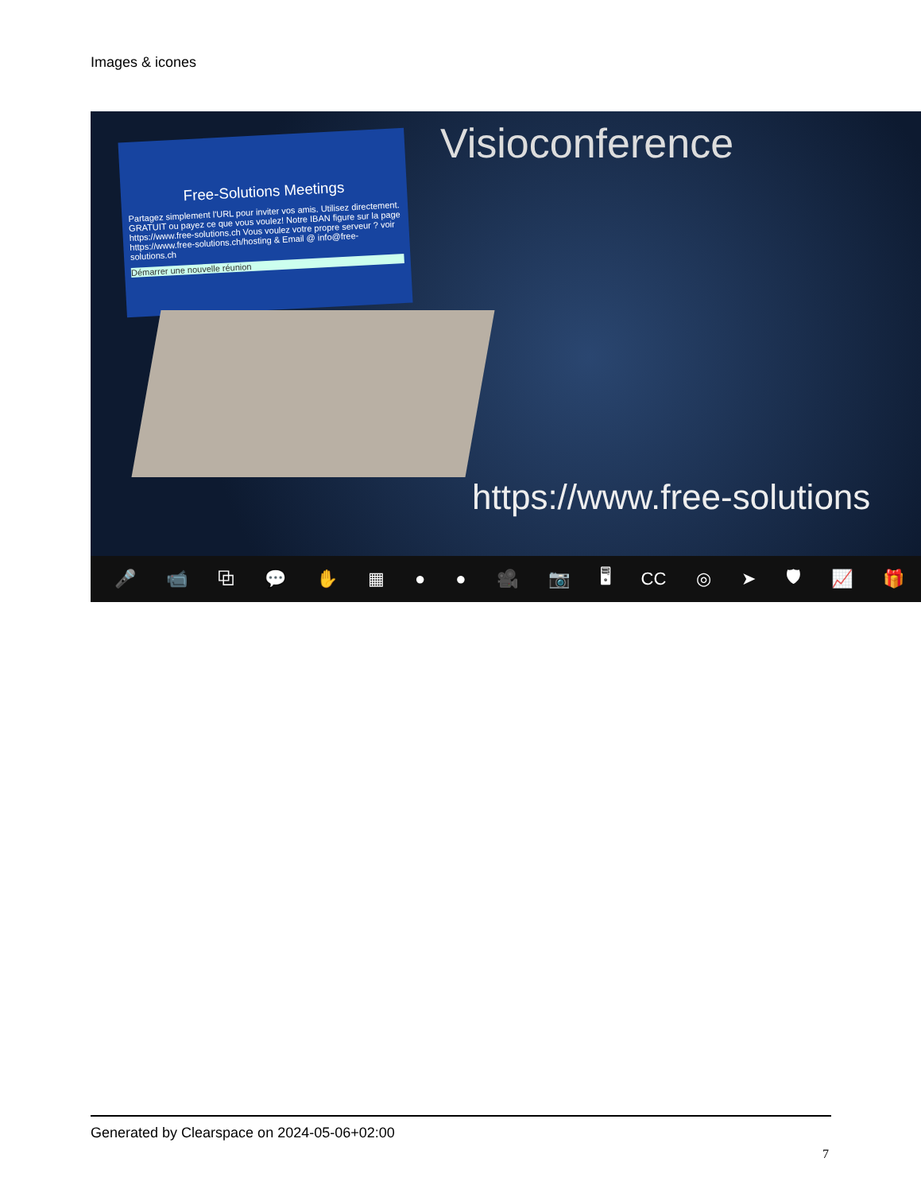Images & icones
Free-Solutions Meetings
Partagez simplement l'URL pour inviter vos amis. Utilisez directement. GRATUIT ou payez ce que vous voulez! Notre IBAN figure sur la page https://www.free-solutions.ch Vous voulez votre propre serveur ? voir https://www.free-solutions.ch/hosting & Email @ info@free-solutions.ch
Démarrer une nouvelle réunion
Visioconference
https://www.free-solutions
🎤 📹 ⧉ 💬 ✋ ▦ ● ● 🎥 📷 🖥 CC ◎ ➤ 🛡 📈 🎁
Generated by Clearspace on 2024-05-06+02:00
7